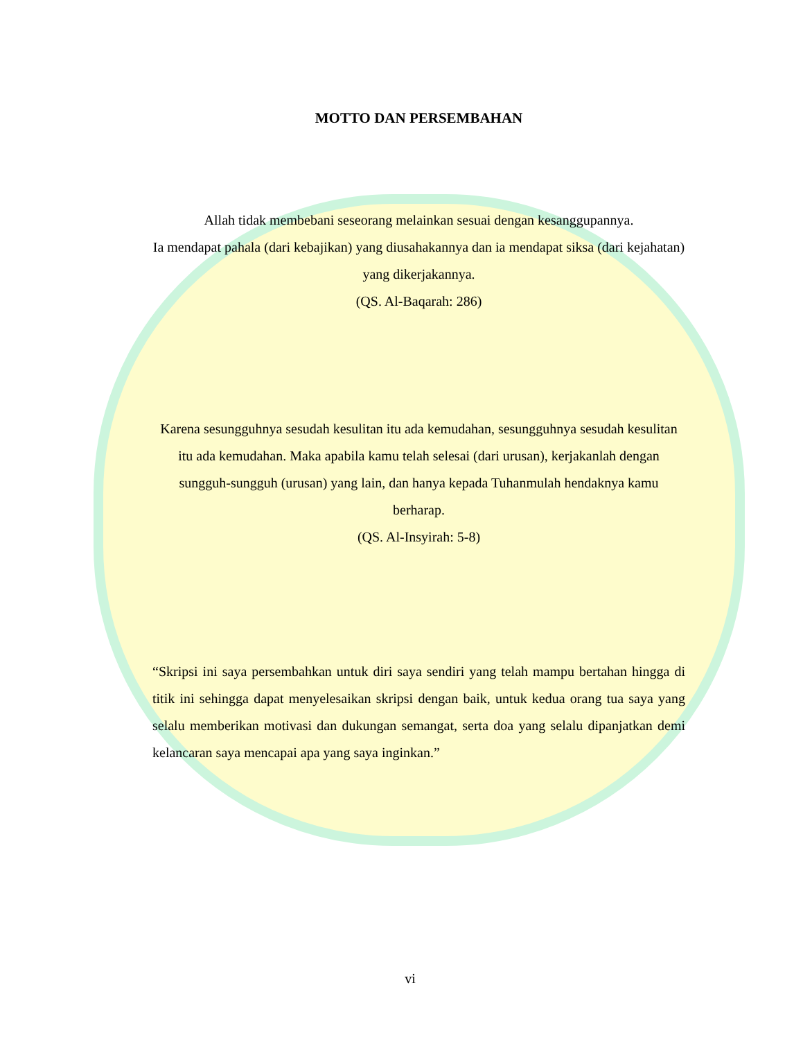MOTTO DAN PERSEMBAHAN
Allah tidak membebani seseorang melainkan sesuai dengan kesanggupannya.
Ia mendapat pahala (dari kebajikan) yang diusahakannya dan ia mendapat siksa (dari kejahatan) yang dikerjakannya.
(QS. Al-Baqarah: 286)
Karena sesungguhnya sesudah kesulitan itu ada kemudahan, sesungguhnya sesudah kesulitan itu ada kemudahan. Maka apabila kamu telah selesai (dari urusan), kerjakanlah dengan sungguh-sungguh (urusan) yang lain, dan hanya kepada Tuhanmulah hendaknya kamu berharap.
(QS. Al-Insyirah: 5-8)
“Skripsi ini saya persembahkan untuk diri saya sendiri yang telah mampu bertahan hingga di titik ini sehingga dapat menyelesaikan skripsi dengan baik, untuk kedua orang tua saya yang selalu memberikan motivasi dan dukungan semangat, serta doa yang selalu dipanjatkan demi kelancaran saya mencapai apa yang saya inginkan.”
vi